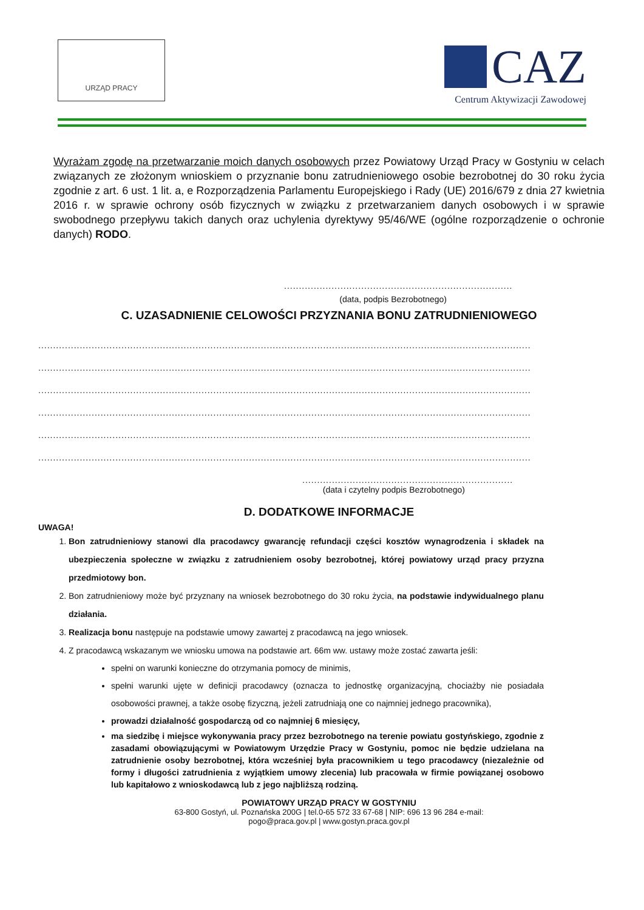URZĄD PRACY
CAZ
Centrum Aktywizacji Zawodowej
Wyrażam zgodę na przetwarzanie moich danych osobowych przez Powiatowy Urząd Pracy w Gostyniu w celach związanych ze złożonym wnioskiem o przyznanie bonu zatrudnieniowego osobie bezrobotnej do 30 roku życia zgodnie z art. 6 ust. 1 lit. a, e Rozporządzenia Parlamentu Europejskiego i Rady (UE) 2016/679 z dnia 27 kwietnia 2016 r. w sprawie ochrony osób fizycznych w związku z przetwarzaniem danych osobowych i w sprawie swobodnego przepływu takich danych oraz uchylenia dyrektywy 95/46/WE (ogólne rozporządzenie o ochronie danych) RODO.
.............................................................................
(data, podpis Bezrobotnego)
C. UZASADNIENIE CELOWOŚCI PRZYZNANIA BONU ZATRUDNIENIOWEGO
........................................................................................................................................................................
........................................................................................................................................................................
........................................................................................................................................................................
........................................................................................................................................................................
........................................................................................................................................................................
........................................................................................................................................................................
.........................................................................
(data i czytelny podpis Bezrobotnego)
D. DODATKOWE INFORMACJE
UWAGA!
1. Bon zatrudnieniowy stanowi dla pracodawcy gwarancję refundacji części kosztów wynagrodzenia i składek na ubezpieczenia społeczne w związku z zatrudnieniem osoby bezrobotnej, której powiatowy urząd pracy przyzna przedmiotowy bon.
2. Bon zatrudnieniowy może być przyznany na wniosek bezrobotnego do 30 roku życia, na podstawie indywidualnego planu działania.
3. Realizacja bonu następuje na podstawie umowy zawartej z pracodawcą na jego wniosek.
4. Z pracodawcą wskazanym we wniosku umowa na podstawie art. 66m ww. ustawy może zostać zawarta jeśli:
spełni on warunki konieczne do otrzymania pomocy de minimis,
spełni warunki ujęte w definicji pracodawcy (oznacza to jednostkę organizacyjną, chociażby nie posiadała osobowości prawnej, a także osobę fizyczną, jeżeli zatrudniają one co najmniej jednego pracownika),
prowadzi działalność gospodarczą od co najmniej 6 miesięcy,
ma siedzibę i miejsce wykonywania pracy przez bezrobotnego na terenie powiatu gostyńskiego, zgodnie z zasadami obowiązującymi w Powiatowym Urzędzie Pracy w Gostyniu, pomoc nie będzie udzielana na zatrudnienie osoby bezrobotnej, która wcześniej była pracownikiem u tego pracodawcy (niezależnie od formy i długości zatrudnienia z wyjątkiem umowy zlecenia) lub pracowała w firmie powiązanej osobowo lub kapitałowo z wnioskodawcą lub z jego najbliższą rodziną.
POWIATOWY URZĄD PRACY W GOSTYNIU
63-800 Gostyń, ul. Poznańska 200G | tel.0-65 572 33 67-68 | NIP: 696 13 96 284 e-mail:
pogo@praca.gov.pl | www.gostyn.praca.gov.pl